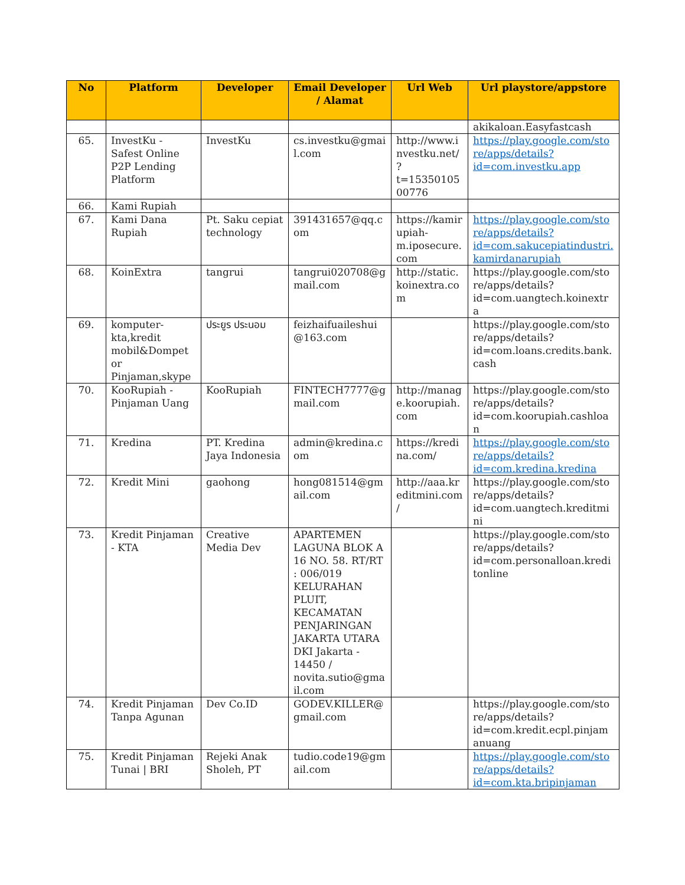| No | Platform | Developer | Email Developer / Alamat | Url Web | Url playstore/appstore |
| --- | --- | --- | --- | --- | --- |
| | | | | | akikaloan.Easyfastcash |
| 65. | InvestKu - Safest Online P2P Lending Platform | InvestKu | cs.investku@gmail.com | http://www.investku.net/?t=1535010500776 | https://play.google.com/store/apps/details?id=com.investku.app |
| 66. | Kami Rupiah | | | | |
| 67. | Kami Dana Rupiah | Pt. Saku cepiat technology | 391431657@qq.com | https://kamirupiah-m.iposecure.com | https://play.google.com/store/apps/details?id=com.sakucepiatindustri.kamirdanarupiah |
| 68. | KoinExtra | tangrui | tangrui020708@gmail.com | http://static.koinextra.com | https://play.google.com/store/apps/details?id=com.uangtech.koinextra |
| 69. | komputer-kta,kredit mobil&Dompet or Pinjaman,skype | ประยูร ประนอม | feizhaifuaileshui@163.com | | https://play.google.com/store/apps/details?id=com.loans.credits.bank.cash |
| 70. | KooRupiah - Pinjaman Uang | KooRupiah | FINTECH7777@gmail.com | http://manage.koorupiah.com | https://play.google.com/store/apps/details?id=com.koorupiah.cashloan |
| 71. | Kredina | PT. Kredina Jaya Indonesia | admin@kredina.com | https://kredina.com/ | https://play.google.com/store/apps/details?id=com.kredina.kredina |
| 72. | Kredit Mini | gaohong | hong081514@gmail.com | http://aaa.kreditmini.com/ | https://play.google.com/store/apps/details?id=com.uangtech.kreditmini |
| 73. | Kredit Pinjaman - KTA | Creative Media Dev | APARTEMEN LAGUNA BLOK A 16 NO. 58. RT/RT : 006/019 KELURAHAN PLUIT, KECAMATAN PENJARINGAN JAKARTA UTARA DKI Jakarta - 14450 / novita.sutio@gmail.com | | https://play.google.com/store/apps/details?id=com.personalloan.kreditonline |
| 74. | Kredit Pinjaman Tanpa Agunan | Dev Co.ID | GODEV.KILLER@gmail.com | | https://play.google.com/store/apps/details?id=com.kredit.ecpl.pinjamanuang |
| 75. | Kredit Pinjaman Tunai / BRI | Rejeki Anak Sholeh, PT | tudio.code19@gmail.com | | https://play.google.com/store/apps/details?id=com.kta.bripinjaman |